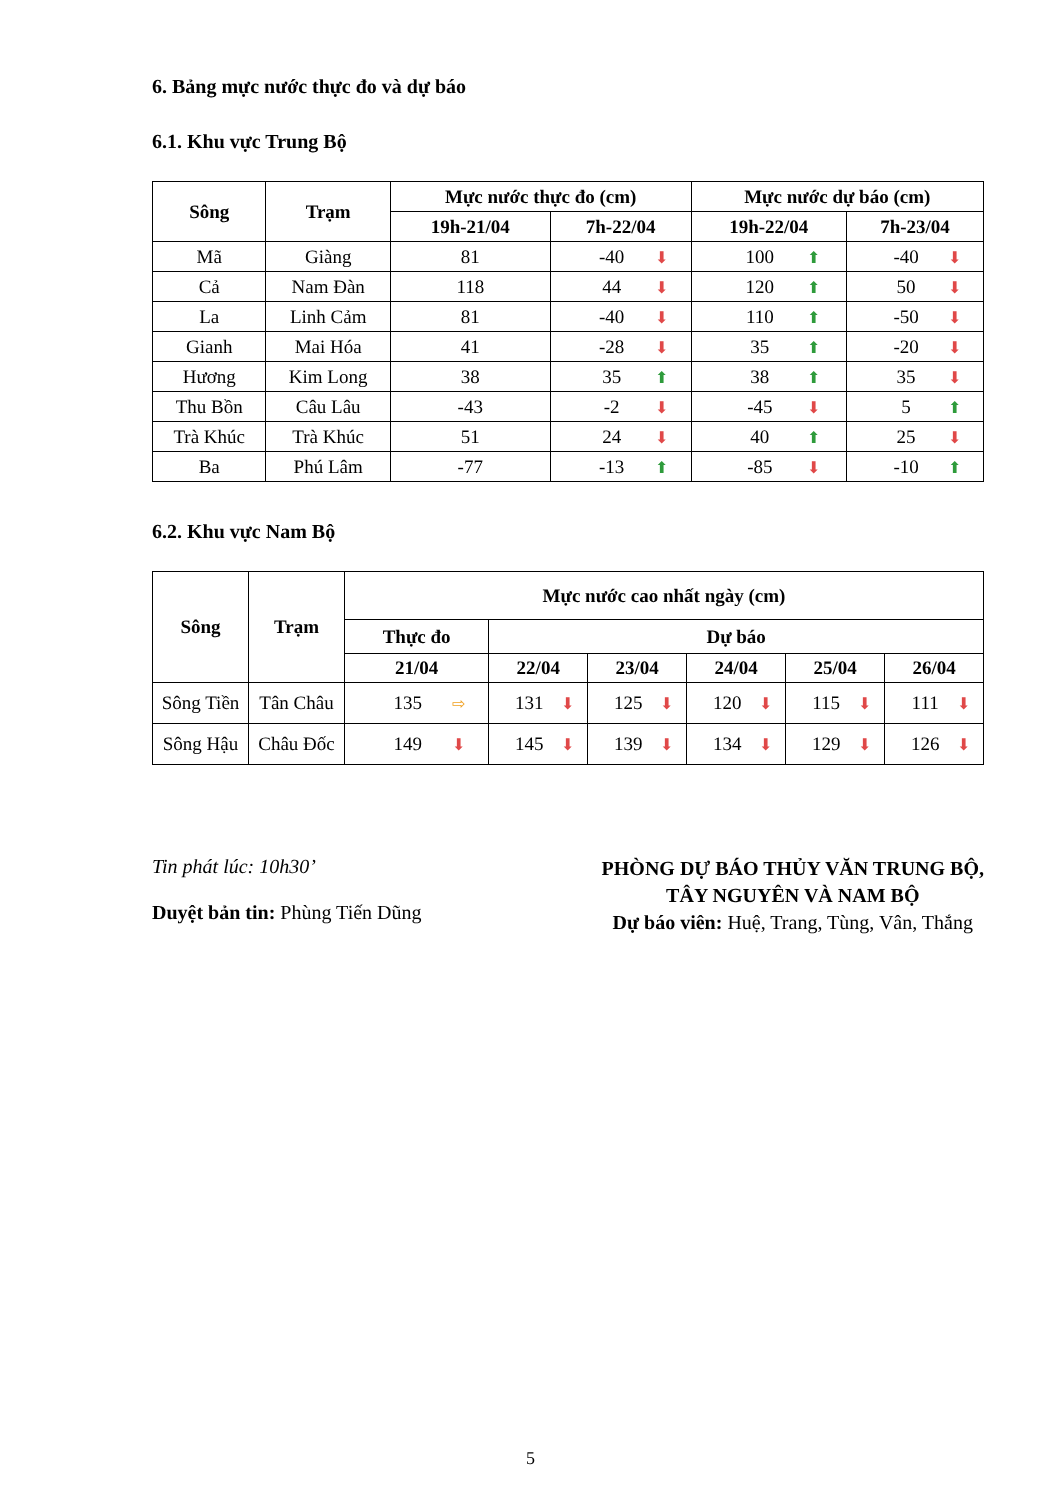6. Bảng mực nước thực đo và dự báo
6.1. Khu vực Trung Bộ
| Sông | Trạm | Mực nước thực đo (cm) | | Mực nước dự báo (cm) | |
| --- | --- | --- | --- | --- | --- |
| | | 19h-21/04 | 7h-22/04 | 19h-22/04 | 7h-23/04 |
| Mã | Giàng | 81 | -40 ⬇ | 100 ⬆ | -40 ⬇ |
| Cả | Nam Đàn | 118 | 44 ⬇ | 120 ⬆ | 50 ⬇ |
| La | Linh Cảm | 81 | -40 ⬇ | 110 ⬆ | -50 ⬇ |
| Gianh | Mai Hóa | 41 | -28 ⬇ | 35 ⬆ | -20 ⬇ |
| Hương | Kim Long | 38 | 35 ⬆ | 38 ⬆ | 35 ⬇ |
| Thu Bồn | Câu Lâu | -43 | -2 ⬇ | -45 ⬇ | 5 ⬆ |
| Trà Khúc | Trà Khúc | 51 | 24 ⬇ | 40 ⬆ | 25 ⬇ |
| Ba | Phú Lâm | -77 | -13 ⬆ | -85 ⬇ | -10 ⬆ |
6.2. Khu vực Nam Bộ
| Sông | Trạm | Mực nước cao nhất ngày (cm) | | | | | |
| --- | --- | --- | --- | --- | --- | --- | --- |
| | | Thực đo | Dự báo | | | | |
| | | 21/04 | 22/04 | 23/04 | 24/04 | 25/04 | 26/04 |
| Sông Tiền | Tân Châu | 135 ⇨ | 131 ⬇ | 125 ⬇ | 120 ⬇ | 115 ⬇ | 111 ⬇ |
| Sông Hậu | Châu Đốc | 149 ⬇ | 145 ⬇ | 139 ⬇ | 134 ⬇ | 129 ⬇ | 126 ⬇ |
Tin phát lúc: 10h30’
Duyệt bản tin: Phùng Tiến Dũng
PHÒNG DỰ BÁO THỦY VĂN TRUNG BỘ,
TÂY NGUYÊN VÀ NAM BỘ
Dự báo viên: Huệ, Trang, Tùng, Vân, Thắng
5